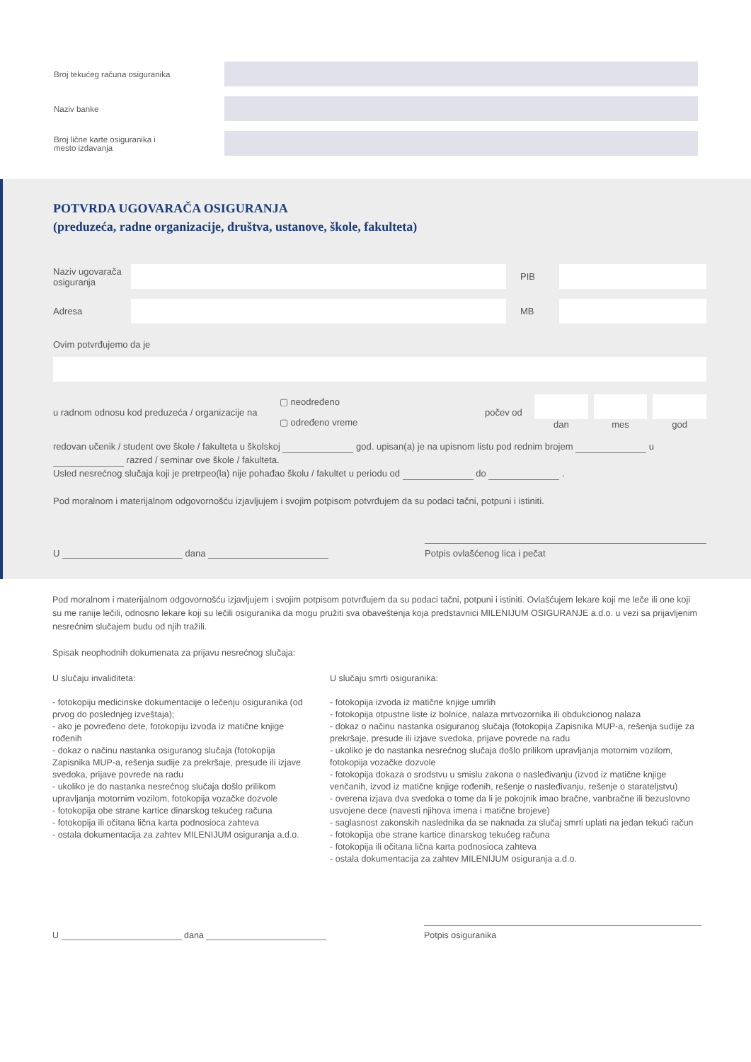Broj tekućeg računa osiguranika
Naziv banke
Broj lične karte osiguranika i
mesto izdavanja
POTVRDA UGOVARAČA OSIGURANJA
(preduzeća, radne organizacije, društva, ustanove, škole, fakulteta)
Naziv ugovarača osiguranja
PIB
Adresa MB
Ovim potvrđujemo da je
u radnom odnosu kod preduzeća / organizacije na
▢ neodređeno
▢ određeno vreme
počev od
dan mes god
redovan učenik / student ove škole / fakulteta u školskoj god. upisan(a) je na upisnom listu pod rednim brojem u razred / seminar ove škole / fakulteta.
Usled nesrećnog slučaja koji je pretrpeo(la) nije pohađao školu / fakultet u periodu od do .
Pod moralnom i materijalnom odgovornošću izjavljujem i svojim potpisom potvrđujem da su podaci tačni, potpuni i istiniti.
U dana
Potpis ovlašćenog lica i pečat
Pod moralnom i materijalnom odgovornošću izjavljujem i svojim potpisom potvrđujem da su podaci tačni, potpuni i istiniti. Ovlašćujem lekare koji me leče ili one koji su me ranije lečili, odnosno lekare koji su lečili osiguranika da mogu pružiti sva obaveštenja koja predstavnici MILENIJUM OSIGURANJE a.d.o. u vezi sa prijavljenim nesrećnim slučajem budu od njih tražili.
Spisak neophodnih dokumenata za prijavu nesrećnog slučaja:
U slučaju invaliditeta:
- fotokopiju medicinske dokumentacije o lečenju osiguranika (od prvog do poslednjeg izveštaja);
- ako je povređeno dete, fotokopiju izvoda iz matične knjige rođenih
- dokaz o načinu nastanka osiguranog slučaja (fotokopija Zapisnika MUP-a, rešenja sudije za prekršaje, presude ili izjave svedoka, prijave povrede na radu
- ukoliko je do nastanka nesrećnog slučaja došlo prilikom upravljanja motornim vozilom, fotokopija vozačke dozvole
- fotokopija obe strane kartice dinarskog tekućeg računa
- fotokopija ili očitana lična karta podnosioca zahteva
- ostala dokumentacija za zahtev MILENIJUM osiguranja a.d.o.
U slučaju smrti osiguranika:
- fotokopija izvoda iz matične knjige umrlih
- fotokopija otpustne liste iz bolnice, nalaza mrtvozornika ili obdukcionog nalaza
- dokaz o načinu nastanka osiguranog slučaja (fotokopija Zapisnika MUP-a, rešenja sudije za prekršaje, presude ili izjave svedoka, prijave povrede na radu
- ukoliko je do nastanka nesrećnog slučaja došlo prilikom upravljanja motornim vozilom, fotokopija vozačke dozvole
- fotokopija dokaza o srodstvu u smislu zakona o nasleđivanju (izvod iz matične knjige venčanih, izvod iz matične knjige rođenih, rešenje o nasleđivanju, rešenje o starateljstvu)
- overena izjava dva svedoka o tome da li je pokojnik imao bračne, vanbračne ili bezuslovno usvojene dece (navesti njihova imena i matične brojeve)
- saglasnost zakonskih naslednika da se naknada za slučaj smrti uplati na jedan tekući račun
- fotokopija obe strane kartice dinarskog tekućeg računa
- fotokopija ili očitana lična karta podnosioca zahteva
- ostala dokumentacija za zahtev MILENIJUM osiguranja a.d.o.
U dana
Potpis osiguranika